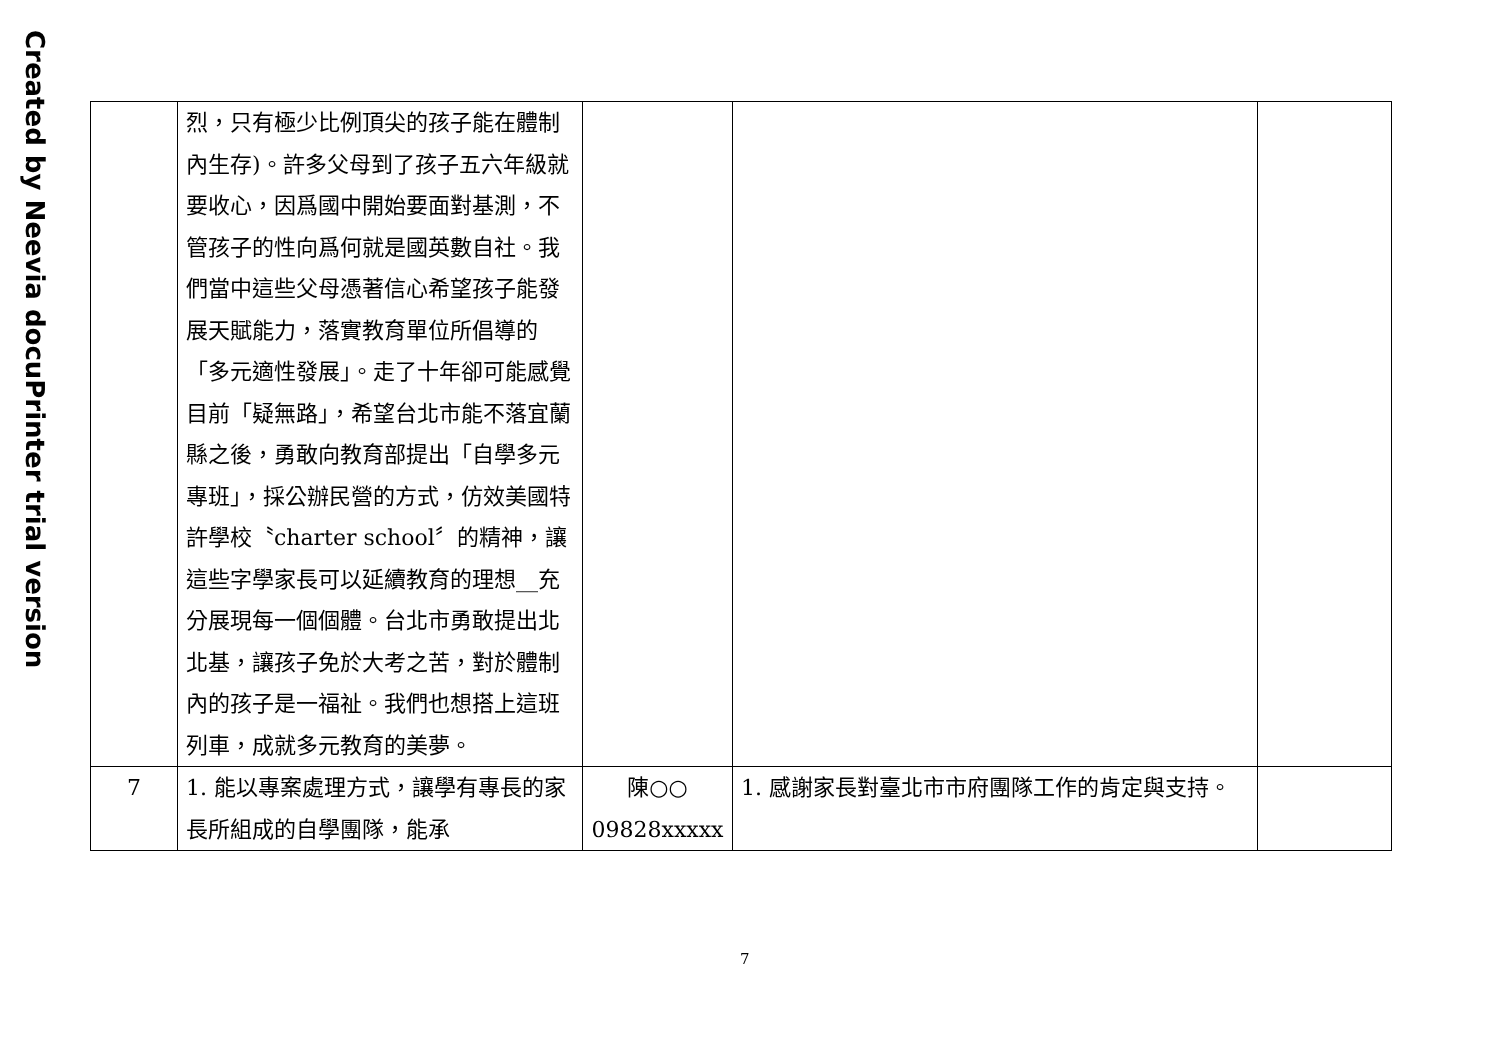Created by Neevia docuPrinter trial version
| | 烈，只有極少比例頂尖的孩子能在體制內生存)。許多父母到了孩子五六年級就要收心，因爲國中開始要面對基測，不管孩子的性向爲何就是國英數自社。我們當中這些父母憑著信心希望孩子能發展天賦能力，落實教育單位所倡導的「多元適性發展」。走了十年卻可能感覺目前「疑無路」，希望台北市能不落宜蘭縣之後，勇敢向教育部提出「自學多元專班」，採公辦民營的方式，仿效美國特許學校〝charter school〞的精神，讓這些字學家長可以延續教育的理想__充分展現每一個個體。台北市勇敢提出北北基，讓孩子免於大考之苦，對於體制內的孩子是一福祉。我們也想搭上這班列車，成就多元教育的美夢。 | | | |
| 7 | 1. 能以專案處理方式，讓學有專長的家長所組成的自學團隊，能承 | 陳○○ 09828xxxxx | 1. 感謝家長對臺北市市府團隊工作的肯定與支持。 | |
7